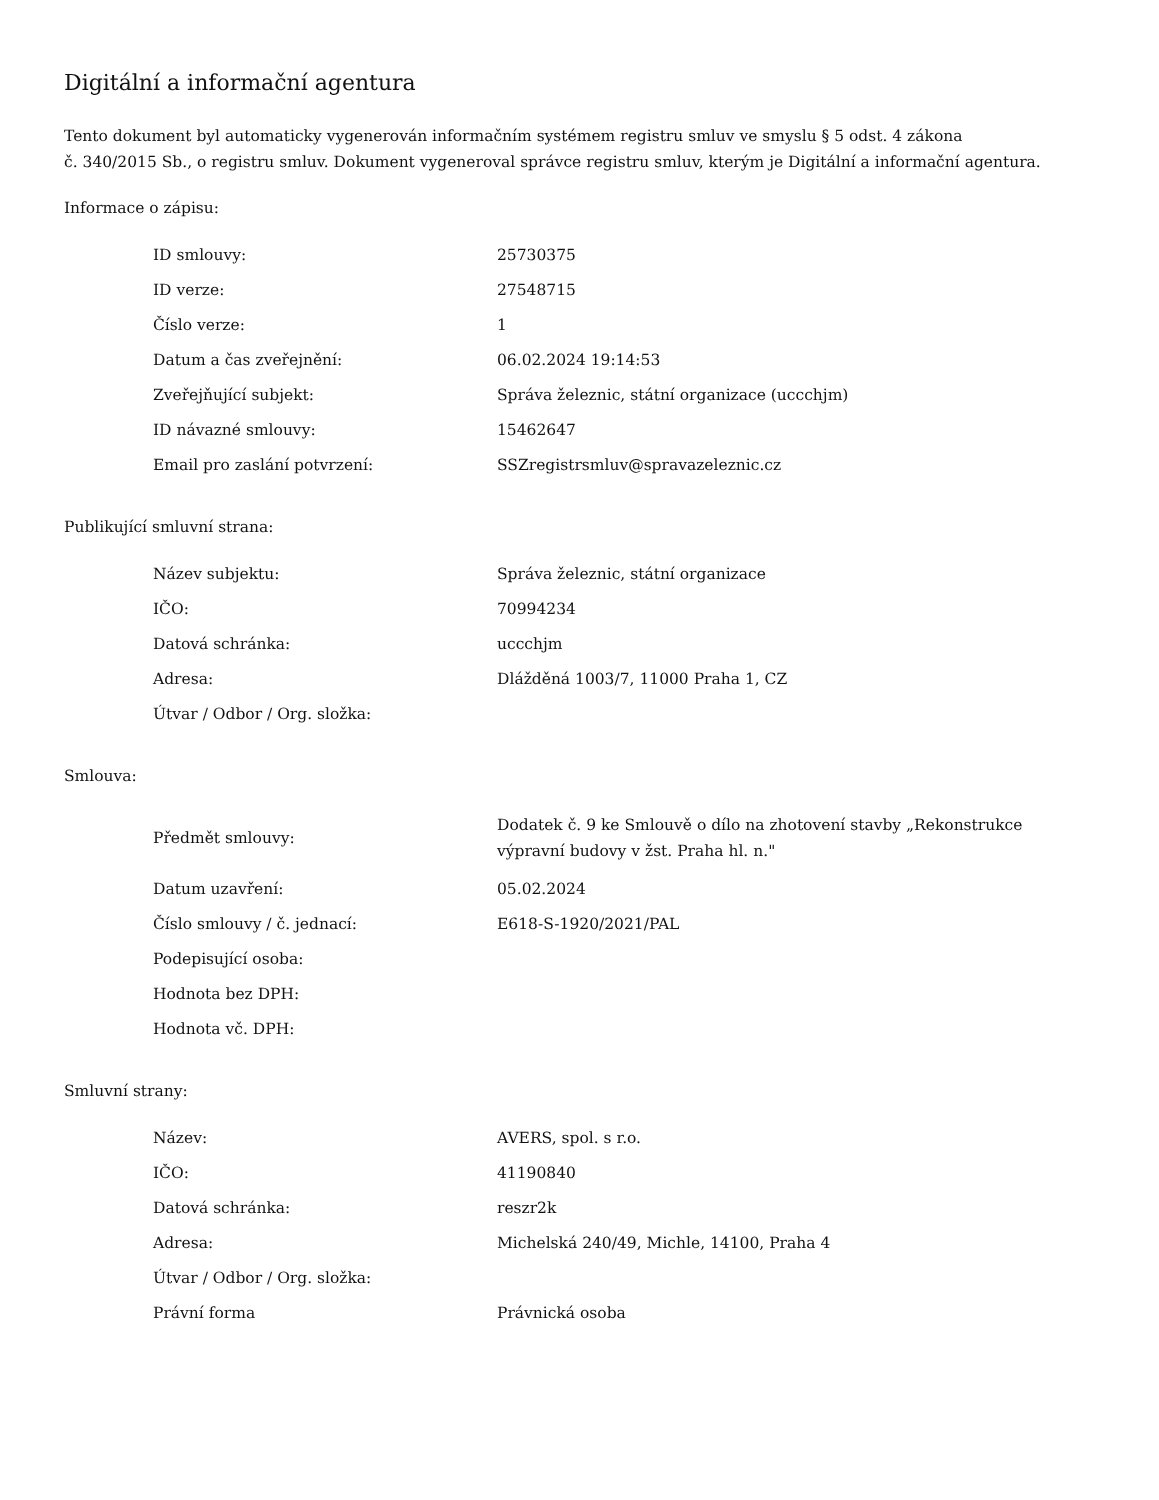Digitální a informační agentura
Tento dokument byl automaticky vygenerován informačním systémem registru smluv ve smyslu § 5 odst. 4 zákona
č. 340/2015 Sb., o registru smluv. Dokument vygeneroval správce registru smluv, kterým je Digitální a informační agentura.
Informace o zápisu:
| ID smlouvy: | 25730375 |
| ID verze: | 27548715 |
| Číslo verze: | 1 |
| Datum a čas zveřejnění: | 06.02.2024 19:14:53 |
| Zveřejňující subjekt: | Správa železnic, státní organizace (uccchjm) |
| ID návazné smlouvy: | 15462647 |
| Email pro zaslání potvrzení: | SSZregistrsmluv@spravazeleznic.cz |
Publikující smluvní strana:
| Název subjektu: | Správa železnic, státní organizace |
| IČO: | 70994234 |
| Datová schránka: | uccchjm |
| Adresa: | Dlážděná 1003/7, 11000 Praha 1, CZ |
| Útvar / Odbor / Org. složka: | |
Smlouva:
| Předmět smlouvy: | Dodatek č. 9 ke Smlouvě o dílo na zhotovení stavby „Rekonstrukce výpravní budovy v žst. Praha hl. n." |
| Datum uzavření: | 05.02.2024 |
| Číslo smlouvy / č. jednací: | E618-S-1920/2021/PAL |
| Podepisující osoba: | |
| Hodnota bez DPH: | |
| Hodnota vč. DPH: | |
Smluvní strany:
| Název: | AVERS, spol. s r.o. |
| IČO: | 41190840 |
| Datová schránka: | reszr2k |
| Adresa: | Michelská 240/49, Michle, 14100, Praha 4 |
| Útvar / Odbor / Org. složka: | |
| Právní forma | Právnická osoba |